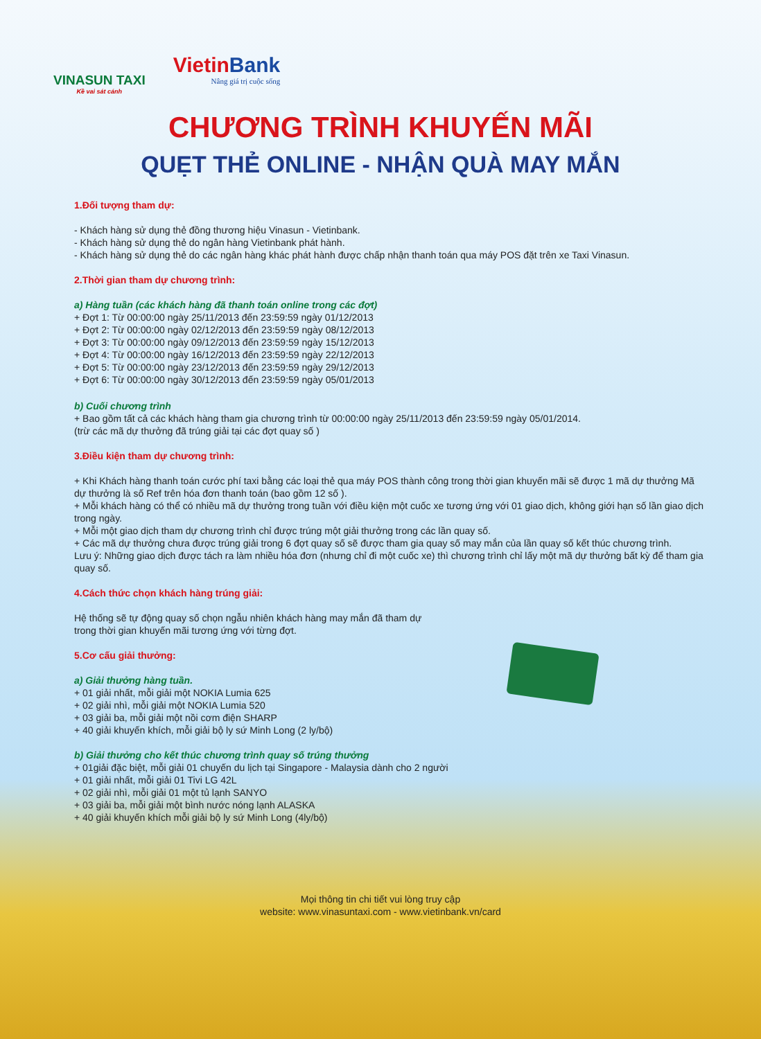VINASUN TAXI
Kề vai sát cánh
VietinBank
Nâng giá trị cuộc sống
CHƯƠNG TRÌNH KHUYẾN MÃI
QUẸT THẺ ONLINE - NHẬN QUÀ MAY MẮN
1.Đối tượng tham dự:
- Khách hàng sử dụng thẻ đồng thương hiệu Vinasun - Vietinbank.
- Khách hàng sử dụng thẻ do ngân hàng Vietinbank phát hành.
- Khách hàng sử dụng thẻ do các ngân hàng khác phát hành được chấp nhận thanh toán qua máy POS đặt trên xe Taxi Vinasun.
2.Thời gian tham dự chương trình:
a) Hàng tuần (các khách hàng đã thanh toán online trong các đợt)
+ Đợt 1: Từ 00:00:00 ngày 25/11/2013 đến 23:59:59 ngày 01/12/2013
+ Đợt 2: Từ 00:00:00 ngày 02/12/2013 đến 23:59:59 ngày 08/12/2013
+ Đợt 3: Từ 00:00:00 ngày 09/12/2013 đến 23:59:59 ngày 15/12/2013
+ Đợt 4: Từ 00:00:00 ngày 16/12/2013 đến 23:59:59 ngày 22/12/2013
+ Đợt 5: Từ 00:00:00 ngày 23/12/2013 đến 23:59:59 ngày 29/12/2013
+ Đợt 6: Từ 00:00:00 ngày 30/12/2013 đến 23:59:59 ngày 05/01/2013
b) Cuối chương trình
+ Bao gồm tất cả các khách hàng tham gia chương trình từ 00:00:00 ngày 25/11/2013 đến 23:59:59 ngày 05/01/2014.
(trừ các mã dự thưởng đã trúng giải tại các đợt quay số )
3.Điều kiện tham dự chương trình:
+ Khi Khách hàng thanh toán cước phí taxi bằng các loại thẻ qua máy POS thành công trong thời gian khuyến mãi sẽ được 1 mã dự thưởng Mã dự thưởng là số Ref trên hóa đơn thanh toán (bao gồm 12 số ).
+ Mỗi khách hàng có thể có nhiều mã dự thưởng trong tuần với điều kiện một cuốc xe tương ứng với 01 giao dịch, không giới hạn số lần giao dịch trong ngày.
+ Mỗi một giao dịch tham dự chương trình chỉ được trúng một giải thưởng trong các lần quay số.
+ Các mã dự thưởng chưa được trúng giải trong 6 đợt quay số sẽ được tham gia quay số may mắn của lần quay số kết thúc chương trình.
Lưu ý: Những giao dịch được tách ra làm nhiều hóa đơn (nhưng chỉ đi một cuốc xe) thì chương trình chỉ lấy một mã dự thưởng bất kỳ để tham gia quay số.
4.Cách thức chọn khách hàng trúng giải:
Hệ thống sẽ tự động quay số chọn ngẫu nhiên khách hàng may mắn đã tham dự
trong thời gian khuyến mãi tương ứng với từng đợt.
5.Cơ cấu giải thưởng:
a) Giải thưởng hàng tuần.
+ 01 giải nhất, mỗi giải một NOKIA Lumia 625
+ 02 giải nhì, mỗi giải một NOKIA Lumia 520
+ 03 giải ba, mỗi giải một nồi cơm điện SHARP
+ 40 giải khuyến khích, mỗi giải bộ ly sứ Minh Long (2 ly/bộ)
b) Giải thưởng cho kết thúc chương trình quay số trúng thưởng
+ 01giải đặc biệt, mỗi giải 01 chuyến du lịch tại Singapore - Malaysia dành cho 2 người
+ 01 giải nhất, mỗi giải 01 Tivi LG 42L
+ 02 giải nhì, mỗi giải 01 một tủ lạnh SANYO
+ 03 giải ba, mỗi giải một bình nước nóng lạnh ALASKA
+ 40 giải khuyến khích mỗi giải bộ ly sứ Minh Long (4ly/bộ)
Mọi thông tin chi tiết vui lòng truy cập
website: www.vinasuntaxi.com - www.vietinbank.vn/card